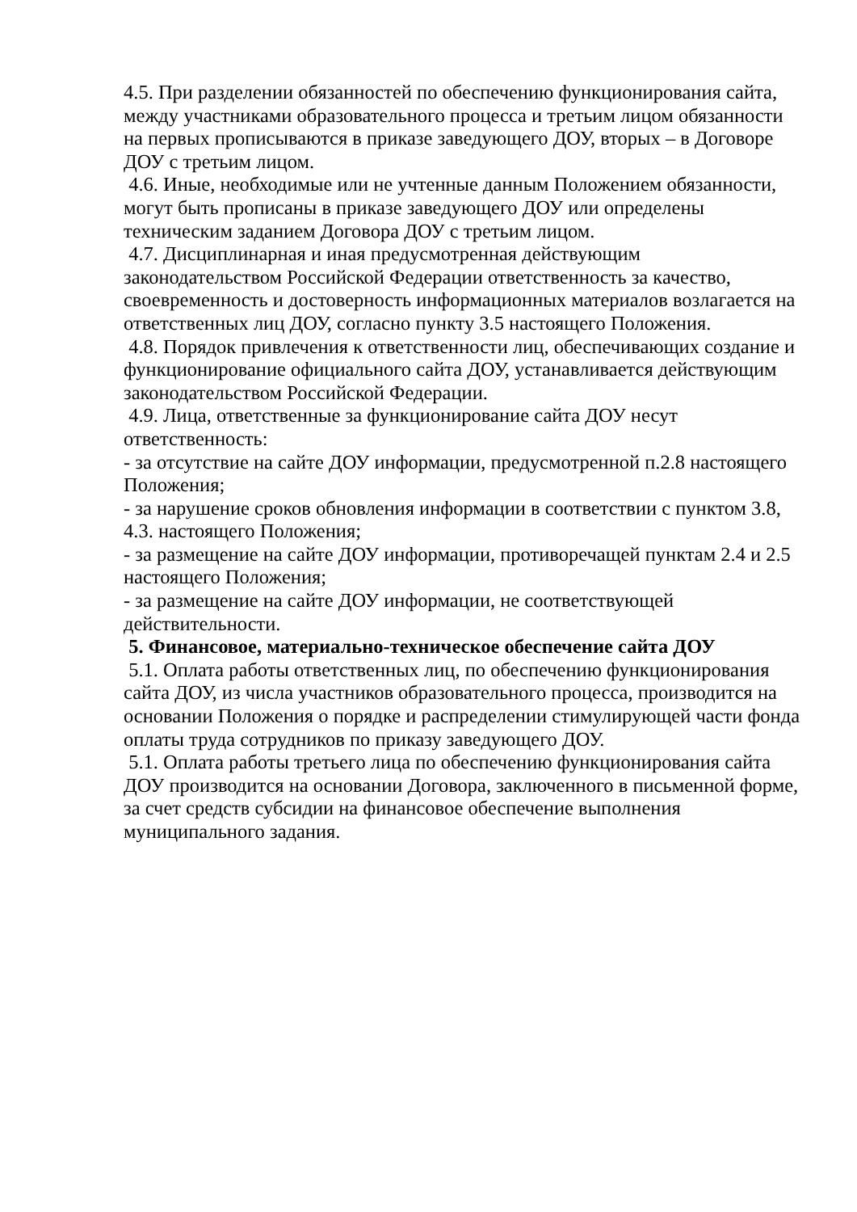4.5. При разделении обязанностей по обеспечению функционирования сайта, между участниками образовательного процесса и третьим лицом обязанности на первых прописываются в приказе заведующего ДОУ, вторых – в Договоре ДОУ с третьим лицом.
4.6. Иные, необходимые или не учтенные данным Положением обязанности, могут быть прописаны в приказе заведующего ДОУ или определены техническим заданием Договора ДОУ с третьим лицом.
4.7. Дисциплинарная и иная предусмотренная действующим законодательством Российской Федерации ответственность за качество, своевременность и достоверность информационных материалов возлагается на ответственных лиц ДОУ, согласно пункту 3.5 настоящего Положения.
4.8. Порядок привлечения к ответственности лиц, обеспечивающих создание и функционирование официального сайта ДОУ, устанавливается действующим законодательством Российской Федерации.
4.9. Лица, ответственные за функционирование сайта ДОУ несут ответственность:
- за отсутствие на сайте ДОУ информации, предусмотренной п.2.8 настоящего Положения;
- за нарушение сроков обновления информации в соответствии с пунктом 3.8, 4.3. настоящего Положения;
- за размещение на сайте ДОУ информации, противоречащей пунктам 2.4 и 2.5 настоящего Положения;
- за размещение на сайте ДОУ информации, не соответствующей действительности.
5. Финансовое, материально-техническое обеспечение сайта ДОУ
5.1. Оплата работы ответственных лиц, по обеспечению функционирования сайта ДОУ, из числа участников образовательного процесса, производится на основании Положения о порядке и распределении стимулирующей части фонда оплаты труда сотрудников по приказу заведующего ДОУ.
5.1. Оплата работы третьего лица по обеспечению функционирования сайта ДОУ производится на основании Договора, заключенного в письменной форме, за счет средств субсидии на финансовое обеспечение выполнения муниципального задания.